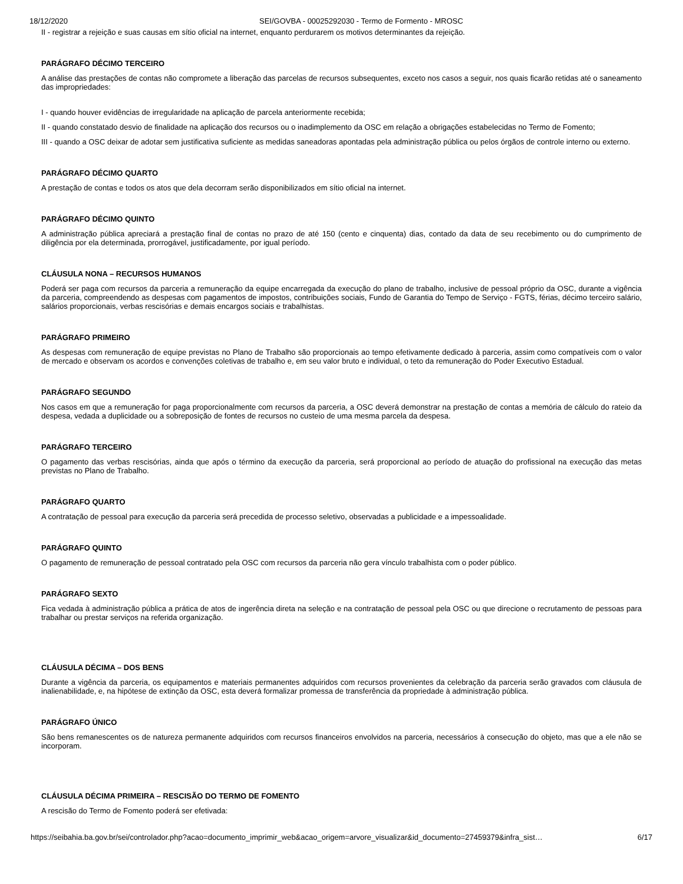18/12/2020 SEI/GOVBA - 00025292030 - Termo de Formento - MROSC
II - registrar a rejeição e suas causas em sítio oficial na internet, enquanto perdurarem os motivos determinantes da rejeição.
PARÁGRAFO DÉCIMO TERCEIRO
A análise das prestações de contas não compromete a liberação das parcelas de recursos subsequentes, exceto nos casos a seguir, nos quais ficarão retidas até o saneamento das impropriedades:
I - quando houver evidências de irregularidade na aplicação de parcela anteriormente recebida;
II - quando constatado desvio de finalidade na aplicação dos recursos ou o inadimplemento da OSC em relação a obrigações estabelecidas no Termo de Fomento;
III - quando a OSC deixar de adotar sem justificativa suficiente as medidas saneadoras apontadas pela administração pública ou pelos órgãos de controle interno ou externo.
PARÁGRAFO DÉCIMO QUARTO
A prestação de contas e todos os atos que dela decorram serão disponibilizados em sítio oficial na internet.
PARÁGRAFO DÉCIMO QUINTO
A administração pública apreciará a prestação final de contas no prazo de até 150 (cento e cinquenta) dias, contado da data de seu recebimento ou do cumprimento de diligência por ela determinada, prorrogável, justificadamente, por igual período.
CLÁUSULA NONA – RECURSOS HUMANOS
Poderá ser paga com recursos da parceria a remuneração da equipe encarregada da execução do plano de trabalho, inclusive de pessoal próprio da OSC, durante a vigência da parceria, compreendendo as despesas com pagamentos de impostos, contribuições sociais, Fundo de Garantia do Tempo de Serviço - FGTS, férias, décimo terceiro salário, salários proporcionais, verbas rescisórias e demais encargos sociais e trabalhistas.
PARÁGRAFO PRIMEIRO
As despesas com remuneração de equipe previstas no Plano de Trabalho são proporcionais ao tempo efetivamente dedicado à parceria, assim como compatíveis com o valor de mercado e observam os acordos e convenções coletivas de trabalho e, em seu valor bruto e individual, o teto da remuneração do Poder Executivo Estadual.
PARÁGRAFO SEGUNDO
Nos casos em que a remuneração for paga proporcionalmente com recursos da parceria, a OSC deverá demonstrar na prestação de contas a memória de cálculo do rateio da despesa, vedada a duplicidade ou a sobreposição de fontes de recursos no custeio de uma mesma parcela da despesa.
PARÁGRAFO TERCEIRO
O pagamento das verbas rescisórias, ainda que após o término da execução da parceria, será proporcional ao período de atuação do profissional na execução das metas previstas no Plano de Trabalho.
PARÁGRAFO QUARTO
A contratação de pessoal para execução da parceria será precedida de processo seletivo, observadas a publicidade e a impessoalidade.
PARÁGRAFO QUINTO
O pagamento de remuneração de pessoal contratado pela OSC com recursos da parceria não gera vínculo trabalhista com o poder público.
PARÁGRAFO SEXTO
Fica vedada à administração pública a prática de atos de ingerência direta na seleção e na contratação de pessoal pela OSC ou que direcione o recrutamento de pessoas para trabalhar ou prestar serviços na referida organização.
CLÁUSULA DÉCIMA – DOS BENS
Durante a vigência da parceria, os equipamentos e materiais permanentes adquiridos com recursos provenientes da celebração da parceria serão gravados com cláusula de inalienabilidade, e, na hipótese de extinção da OSC, esta deverá formalizar promessa de transferência da propriedade à administração pública.
PARÁGRAFO ÚNICO
São bens remanescentes os de natureza permanente adquiridos com recursos financeiros envolvidos na parceria, necessários à consecução do objeto, mas que a ele não se incorporam.
CLÁUSULA DÉCIMA PRIMEIRA – RESCISÃO DO TERMO DE FOMENTO
A rescisão do Termo de Fomento poderá ser efetivada:
https://seibahia.ba.gov.br/sei/controlador.php?acao=documento_imprimir_web&acao_origem=arvore_visualizar&id_documento=27459379&infra_sist… 6/17